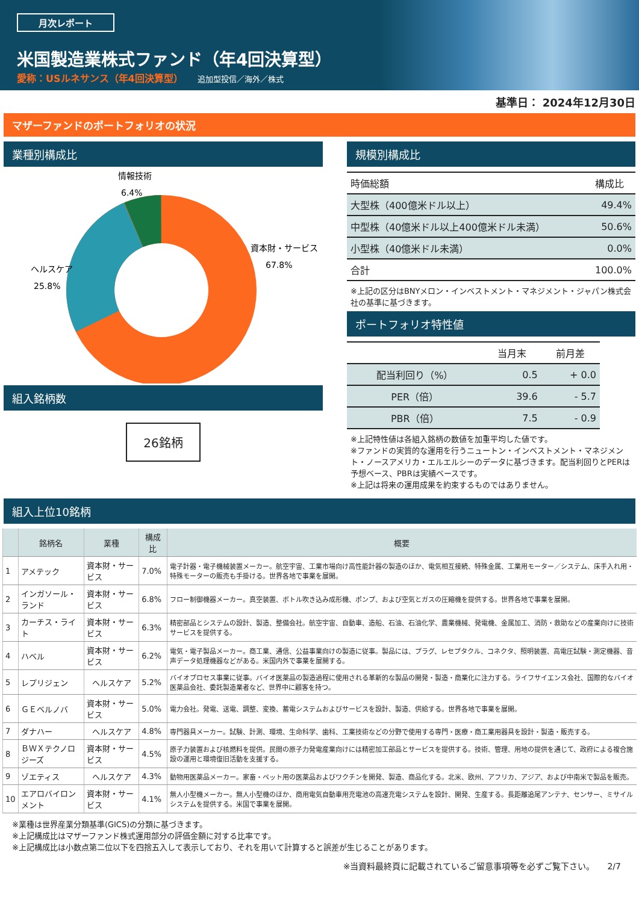月次レポート
米国製造業株式ファンド（年4回決算型）
愛称：USルネサンス（年4回決算型） 追加型投信／海外／株式
基準日： 2024年12月30日
マザーファンドのポートフォリオの状況
業種別構成比
情報技術
6.4%
資本財・サービス
67.8%
ヘルスケア
25.8%
組入銘柄数
26銘柄
規模別構成比
| 時価総額 | 構成比 |
| 大型株（400億米ドル以上） | 49.4% |
| 中型株（40億米ドル以上400億米ドル未満） | 50.6% |
| 小型株（40億米ドル未満） | 0.0% |
| 合計 | 100.0% |
※上記の区分はBNYメロン・インベストメント・マネジメント・ジャパン株式会社の基準に基づきます。
ポートフォリオ特性値
| | 当月末 | 前月差 |
| 配当利回り（%） | 0.5 | + 0.0 |
| PER（倍） | 39.6 | - 5.7 |
| PBR（倍） | 7.5 | - 0.9 |
※上記特性値は各組入銘柄の数値を加重平均した値です。
※ファンドの実質的な運用を行うニュートン・インベストメント・マネジメント・ノースアメリカ・エルエルシーのデータに基づきます。配当利回りとPERは予想ベース、PBRは実績ベースです。
※上記は将来の運用成果を約束するものではありません。
組入上位10銘柄
| | 銘柄名 | 業種 | 構成比 | 概要 |
| --- | --- | --- | --- | --- |
| 1 | アメテック | 資本財・サービス | 7.0% | 電子計器・電子機械装置メーカー。航空宇宙、工業市場向け高性能計器の製造のほか、電気相互接続、特殊金属、工業用モーター／システム、床手入れ用・特殊モーターの販売も手掛ける。世界各地で事業を展開。 |
| 2 | インガソール・ランド | 資本財・サービス | 6.8% | フロー制御機器メーカー。真空装置、ボトル吹き込み成形機、ポンプ、および空気とガスの圧縮機を提供する。世界各地で事業を展開。 |
| 3 | カーチス・ライト | 資本財・サービス | 6.3% | 精密部品とシステムの設計、製造、整備会社。航空宇宙、自動車、造船、石油、石油化学、農業機械、発電機、金属加工、消防・救助などの産業向けに技術サービスを提供する。 |
| 4 | ハベル | 資本財・サービス | 6.2% | 電気・電子製品メーカー。商工業、通信、公益事業向けの製造に従事。製品には、プラグ、レセプタクル、コネクタ、照明装置、高電圧試験・測定機器、音声データ処理機器などがある。米国内外で事業を展開する。 |
| 5 | レプリジェン | ヘルスケア | 5.2% | バイオプロセス事業に従事。バイオ医薬品の製造過程に使用される革新的な製品の開発・製造・商業化に注力する。ライフサイエンス会社、国際的なバイオ医薬品会社、委託製造業者など、世界中に顧客を持つ。 |
| 6 | ＧＥベルノバ | 資本財・サービス | 5.0% | 電力会社。発電、送電、調整、変換、蓄電システムおよびサービスを設計、製造、供給する。世界各地で事業を展開。 |
| 7 | ダナハー | ヘルスケア | 4.8% | 専門器具メーカー。試験、計測、環境、生命科学、歯科、工業技術などの分野で使用する専門・医療・商工業用器具を設計・製造・販売する。 |
| 8 | ＢＷＸテクノロジーズ | 資本財・サービス | 4.5% | 原子力装置および核燃料を提供。民間の原子力発電産業向けには精密加工部品とサービスを提供する。技術、管理、用地の提供を通じて、政府による複合施設の運用と環境復旧活動を支援する。 |
| 9 | ゾエティス | ヘルスケア | 4.3% | 動物用医薬品メーカー。家畜・ペット用の医薬品およびワクチンを開発、製造、商品化する。北米、欧州、アフリカ、アジア、および中南米で製品を販売。 |
| 10 | エアロバイロンメント | 資本財・サービス | 4.1% | 無人小型機メーカー。無人小型機のほか、商用電気自動車用充電池の高速充電システムを設計、開発、生産する。長距離追尾アンテナ、センサー、ミサイルシステムを提供する。米国で事業を展開。 |
※業種は世界産業分類基準(GICS)の分類に基づきます。
※上記構成比はマザーファンド株式運用部分の評価金額に対する比率です。
※上記構成比は小数点第二位以下を四捨五入して表示しており、それを用いて計算すると誤差が生じることがあります。
※当資料最終頁に記載されているご留意事項等を必ずご覧下さい。　　2/7